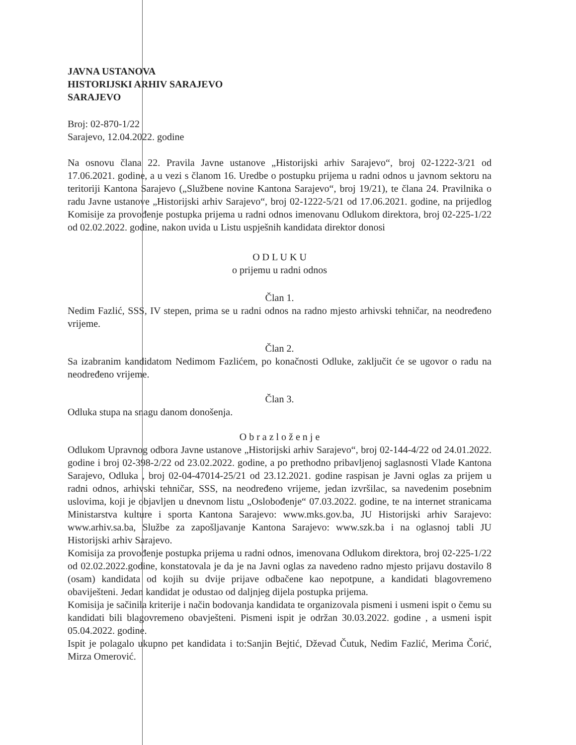JAVNA USTANOVA
HISTORIJSKI ARHIV SARAJEVO
SARAJEVO
Broj: 02-870-1/22
Sarajevo, 12.04.2022. godine
Na osnovu člana 22. Pravila Javne ustanove „Historijski arhiv Sarajevo“, broj 02-1222-3/21 od 17.06.2021. godine, a u vezi s članom 16. Uredbe o postupku prijema u radni odnos u javnom sektoru na teritoriji Kantona Sarajevo („Službene novine Kantona Sarajevo“, broj 19/21), te člana 24. Pravilnika o radu Javne ustanove „Historijski arhiv Sarajevo“, broj 02-1222-5/21 od 17.06.2021. godine, na prijedlog Komisije za provođenje postupka prijema u radni odnos imenovanu Odlukom direktora, broj 02-225-1/22 od 02.02.2022. godine, nakon uvida u Listu uspješnih kandidata direktor donosi
O D L U K U
o prijemu u radni odnos
Član 1.
Nedim Fazlić, SSS, IV stepen, prima se u radni odnos na radno mjesto arhivski tehničar, na neodređeno vrijeme.
Član 2.
Sa izabranim kandidatom Nedimom Fazlićem, po konačnosti Odluke, zaključit će se ugovor o radu na neodređeno vrijeme.
Član 3.
Odluka stupa na snagu danom donošenja.
O b r a z l o ž e n j e
Odlukom Upravnog odbora Javne ustanove „Historijski arhiv Sarajevo“, broj 02-144-4/22 od 24.01.2022. godine i broj 02-398-2/22 od 23.02.2022. godine, a po prethodno pribavljenoj saglasnosti Vlade Kantona Sarajevo, Odluka , broj 02-04-47014-25/21 od 23.12.2021. godine raspisan je Javni oglas za prijem u radni odnos, arhivski tehničar, SSS, na neodređeno vrijeme, jedan izvršilac, sa navedenim posebnim uslovima, koji je objavljen u dnevnom listu „Oslobođenje“ 07.03.2022. godine, te na internet stranicama Ministarstva kulture i sporta Kantona Sarajevo: www.mks.gov.ba, JU Historijski arhiv Sarajevo: www.arhiv.sa.ba, Službe za zapošljavanje Kantona Sarajevo: www.szk.ba i na oglasnoj tabli JU Historijski arhiv Sarajevo.
Komisija za provođenje postupka prijema u radni odnos, imenovana Odlukom direktora, broj 02-225-1/22 od 02.02.2022.godine, konstatovala je da je na Javni oglas za navedeno radno mjesto prijavu dostavilo 8 (osam) kandidata od kojih su dvije prijave odbačene kao nepotpune, a kandidati blagovremeno obaviješteni. Jedan kandidat je odustao od daljnjeg dijela postupka prijema.
Komisija je sačinila kriterije i način bodovanja kandidata te organizovala pismeni i usmeni ispit o čemu su kandidati bili blagovremeno obavješteni. Pismeni ispit je održan 30.03.2022. godine , a usmeni ispit 05.04.2022. godine.
Ispit je polagalo ukupno pet kandidata i to:Sanjin Bejtić, Dževad Čutuk, Nedim Fazlić, Merima Čorić, Mirza Omerović.